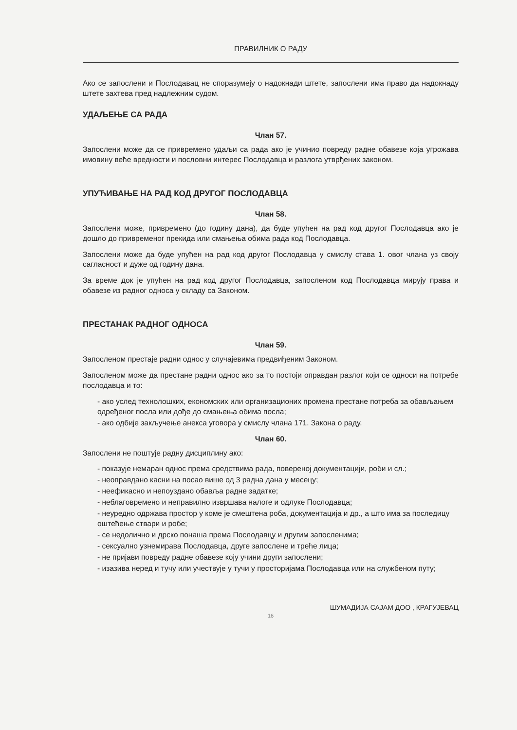ПРАВИЛНИК О РАДУ
Ако се запослени и Послодавац не споразумеју о надокнади штете, запослени има право да надокнаду штете захтева пред надлежним судом.
УДАЉЕЊЕ СА РАДА
Члан 57.
Запослени може да се привремено удаљи са рада ако је учинио повреду радне обавезе која угрожава имовину веће вредности и пословни интерес Послодавца и разлога утврђених законом.
УПУЋИВАЊЕ НА РАД КОД ДРУГОГ ПОСЛОДАВЦА
Члан 58.
Запослени може, привремено (до годину дана), да буде упућен на рад код другог Послодавца ако је дошло до привременог прекида или смањења обима рада код Послодавца.
Запослени може да буде упућен на рад код другог Послодавца у смислу става 1. овог члана уз своју сагласност и дуже од годину дана.
За време док је упућен на рад код другог Послодавца, запосленом код Послодавца мирују права и обавезе из радног односа у складу са Законом.
ПРЕСТАНАК РАДНОГ ОДНОСА
Члан 59.
Запосленом престаје радни однос у случајевима предвиђеним Законом.
Запосленом може да престане радни однос ако за то постоји оправдан разлог који се односи на потребе послодавца и то:
- ако услед технолошких, економских или организационих промена престане потреба за обављањем одређеног посла или дође до смањења обима посла;
- ако одбије закључење анекса уговора у смислу члана 171. Закона о раду.
Члан 60.
Запослени не поштује радну дисциплину ако:
- показује немаран однос према средствима рада, повереној документацији, роби и сл.;
- неоправдано касни на посао више од 3 радна дана у месецу;
- неефикасно и непоуздано обавља радне задатке;
- неблаговремено и неправилно извршава налоге и одлуке Послодавца;
- неуредно одржава простор у коме је смештена роба, документација и др., а што има за последицу оштећење ствари и робе;
- се недолично и дрско понаша према Послодавцу и другим запосленима;
- сексуално узнемирава Послодавца, друге запослене и треће лица;
- не пријави повреду радне обавезе коју учини други запослени;
- изазива неред и тучу или учествује у тучи у просторијама Послодавца или на службеном путу;
ШУМАДИЈА САЈАМ ДОО , КРАГУЈЕВАЦ
16